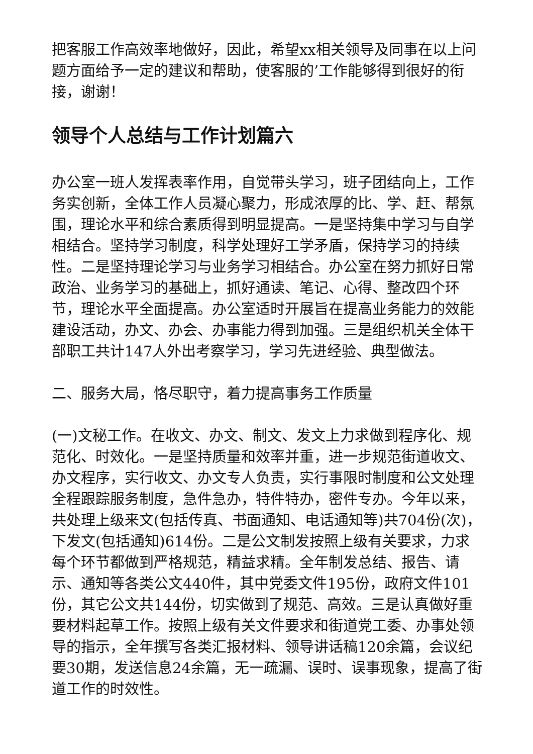把客服工作高效率地做好，因此，希望xx相关领导及同事在以上问题方面给予一定的建议和帮助，使客服的’工作能够得到很好的衔接，谢谢！
领导个人总结与工作计划篇六
办公室一班人发挥表率作用，自觉带头学习，班子团结向上，工作务实创新，全体工作人员凝心聚力，形成浓厚的比、学、赶、帮氛围，理论水平和综合素质得到明显提高。一是坚持集中学习与自学相结合。坚持学习制度，科学处理好工学矛盾，保持学习的持续性。二是坚持理论学习与业务学习相结合。办公室在努力抓好日常政治、业务学习的基础上，抓好通读、笔记、心得、整改四个环节，理论水平全面提高。办公室适时开展旨在提高业务能力的效能建设活动，办文、办会、办事能力得到加强。三是组织机关全体干部职工共计147人外出考察学习，学习先进经验、典型做法。
二、服务大局，恪尽职守，着力提高事务工作质量
(一)文秘工作。在收文、办文、制文、发文上力求做到程序化、规范化、时效化。一是坚持质量和效率并重，进一步规范街道收文、办文程序，实行收文、办文专人负责，实行事限时制度和公文处理全程跟踪服务制度，急件急办，特件特办，密件专办。今年以来，共处理上级来文(包括传真、书面通知、电话通知等)共704份(次)，下发文(包括通知)614份。二是公文制发按照上级有关要求，力求每个环节都做到严格规范，精益求精。全年制发总结、报告、请示、通知等各类公文440件，其中党委文件195份，政府文件101份，其它公文共144份，切实做到了规范、高效。三是认真做好重要材料起草工作。按照上级有关文件要求和街道党工委、办事处领导的指示，全年撰写各类汇报材料、领导讲话稿120余篇，会议纪要30期，发送信息24余篇，无一疏漏、误时、误事现象，提高了街道工作的时效性。